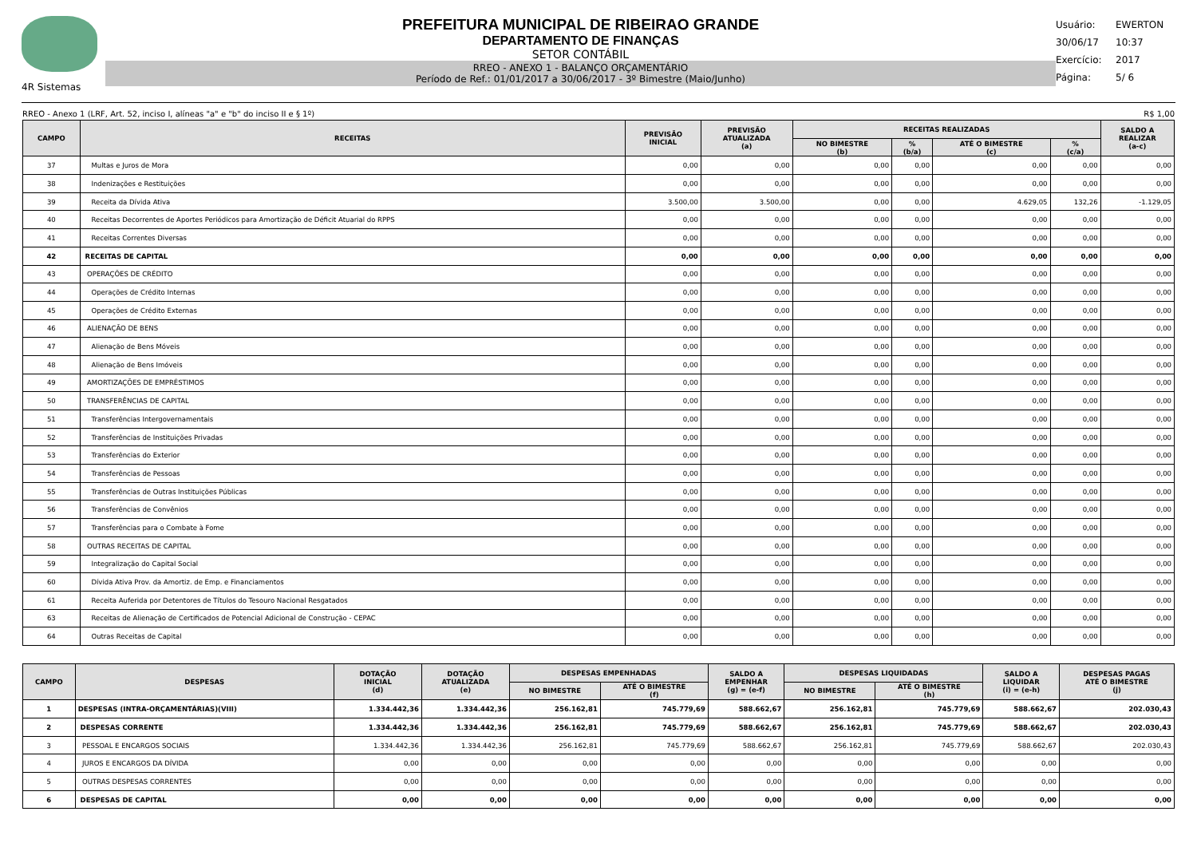4R Sistemas
PREFEITURA MUNICIPAL DE RIBEIRAO GRANDE
DEPARTAMENTO DE FINANÇAS
SETOR CONTÁBIL
RREO - ANEXO 1 - BALANÇO ORÇAMENTÁRIO
Período de Ref.: 01/01/2017 a 30/06/2017 - 3º Bimestre (Maio/Junho)
Usuário: EWERTON
30/06/17 10:37
Exercício: 2017
Página: 5/ 6
RREO - Anexo 1 (LRF, Art. 52, inciso I, alíneas "a" e "b" do inciso II e § 1º) R$ 1,00
| CAMPO | RECEITAS | PREVISÃO INICIAL | PREVISÃO ATUALIZADA (a) | RECEITAS REALIZADAS | | | | SALDO A REALIZAR (a-c) |
| --- | --- | --- | --- | --- | --- | --- | --- | --- |
| | | | | NO BIMESTRE (b) | % (b/a) | ATÉ O BIMESTRE (c) | % (c/a) | |
| 37 | Multas e Juros de Mora | 0,00 | 0,00 | 0,00 | 0,00 | 0,00 | 0,00 | 0,00 |
| 38 | Indenizações e Restituições | 0,00 | 0,00 | 0,00 | 0,00 | 0,00 | 0,00 | 0,00 |
| 39 | Receita da Dívida Ativa | 3.500,00 | 3.500,00 | 0,00 | 0,00 | 4.629,05 | 132,26 | -1.129,05 |
| 40 | Receitas Decorrentes de Aportes Periódicos para Amortização de Déficit Atuarial do RPPS | 0,00 | 0,00 | 0,00 | 0,00 | 0,00 | 0,00 | 0,00 |
| 41 | Receitas Correntes Diversas | 0,00 | 0,00 | 0,00 | 0,00 | 0,00 | 0,00 | 0,00 |
| 42 | RECEITAS DE CAPITAL | 0,00 | 0,00 | 0,00 | 0,00 | 0,00 | 0,00 | 0,00 |
| 43 | OPERAÇÕES DE CRÉDITO | 0,00 | 0,00 | 0,00 | 0,00 | 0,00 | 0,00 | 0,00 |
| 44 | Operações de Crédito Internas | 0,00 | 0,00 | 0,00 | 0,00 | 0,00 | 0,00 | 0,00 |
| 45 | Operações de Crédito Externas | 0,00 | 0,00 | 0,00 | 0,00 | 0,00 | 0,00 | 0,00 |
| 46 | ALIENAÇÃO DE BENS | 0,00 | 0,00 | 0,00 | 0,00 | 0,00 | 0,00 | 0,00 |
| 47 | Alienação de Bens Móveis | 0,00 | 0,00 | 0,00 | 0,00 | 0,00 | 0,00 | 0,00 |
| 48 | Alienação de Bens Imóveis | 0,00 | 0,00 | 0,00 | 0,00 | 0,00 | 0,00 | 0,00 |
| 49 | AMORTIZAÇÕES DE EMPRÉSTIMOS | 0,00 | 0,00 | 0,00 | 0,00 | 0,00 | 0,00 | 0,00 |
| 50 | TRANSFERÊNCIAS DE CAPITAL | 0,00 | 0,00 | 0,00 | 0,00 | 0,00 | 0,00 | 0,00 |
| 51 | Transferências Intergovernamentais | 0,00 | 0,00 | 0,00 | 0,00 | 0,00 | 0,00 | 0,00 |
| 52 | Transferências de Instituições Privadas | 0,00 | 0,00 | 0,00 | 0,00 | 0,00 | 0,00 | 0,00 |
| 53 | Transferências do Exterior | 0,00 | 0,00 | 0,00 | 0,00 | 0,00 | 0,00 | 0,00 |
| 54 | Transferências de Pessoas | 0,00 | 0,00 | 0,00 | 0,00 | 0,00 | 0,00 | 0,00 |
| 55 | Transferências de Outras Instituições Públicas | 0,00 | 0,00 | 0,00 | 0,00 | 0,00 | 0,00 | 0,00 |
| 56 | Transferências de Convênios | 0,00 | 0,00 | 0,00 | 0,00 | 0,00 | 0,00 | 0,00 |
| 57 | Transferências para o Combate à Fome | 0,00 | 0,00 | 0,00 | 0,00 | 0,00 | 0,00 | 0,00 |
| 58 | OUTRAS RECEITAS DE CAPITAL | 0,00 | 0,00 | 0,00 | 0,00 | 0,00 | 0,00 | 0,00 |
| 59 | Integralização do Capital Social | 0,00 | 0,00 | 0,00 | 0,00 | 0,00 | 0,00 | 0,00 |
| 60 | Dívida Ativa Prov. da Amortiz. de Emp. e Financiamentos | 0,00 | 0,00 | 0,00 | 0,00 | 0,00 | 0,00 | 0,00 |
| 61 | Receita Auferida por Detentores de Títulos do Tesouro Nacional Resgatados | 0,00 | 0,00 | 0,00 | 0,00 | 0,00 | 0,00 | 0,00 |
| 63 | Receitas de Alienação de Certificados de Potencial Adicional de Construção - CEPAC | 0,00 | 0,00 | 0,00 | 0,00 | 0,00 | 0,00 | 0,00 |
| 64 | Outras Receitas de Capital | 0,00 | 0,00 | 0,00 | 0,00 | 0,00 | 0,00 | 0,00 |
| CAMPO | DESPESAS | DOTAÇÃO INICIAL (d) | DOTAÇÃO ATUALIZADA (e) | DESPESAS EMPENHADAS | | SALDO A EMPENHAR (g) = (e-f) | DESPESAS LIQUIDADAS | | SALDO A LIQUIDAR (i) = (e-h) | DESPESAS PAGAS ATÉ O BIMESTRE (j) |
| --- | --- | --- | --- | --- | --- | --- | --- | --- | --- | --- |
| | | | | NO BIMESTRE | ATÉ O BIMESTRE (f) | | NO BIMESTRE | ATÉ O BIMESTRE (h) | | |
| 1 | DESPESAS (INTRA-ORÇAMENTÁRIAS)(VIII) | 1.334.442,36 | 1.334.442,36 | 256.162,81 | 745.779,69 | 588.662,67 | 256.162,81 | 745.779,69 | 588.662,67 | 202.030,43 |
| 2 | DESPESAS CORRENTE | 1.334.442,36 | 1.334.442,36 | 256.162,81 | 745.779,69 | 588.662,67 | 256.162,81 | 745.779,69 | 588.662,67 | 202.030,43 |
| 3 | PESSOAL E ENCARGOS SOCIAIS | 1.334.442,36 | 1.334.442,36 | 256.162,81 | 745.779,69 | 588.662,67 | 256.162,81 | 745.779,69 | 588.662,67 | 202.030,43 |
| 4 | JUROS E ENCARGOS DA DÍVIDA | 0,00 | 0,00 | 0,00 | 0,00 | 0,00 | 0,00 | 0,00 | 0,00 | 0,00 |
| 5 | OUTRAS DESPESAS CORRENTES | 0,00 | 0,00 | 0,00 | 0,00 | 0,00 | 0,00 | 0,00 | 0,00 | 0,00 |
| 6 | DESPESAS DE CAPITAL | 0,00 | 0,00 | 0,00 | 0,00 | 0,00 | 0,00 | 0,00 | 0,00 | 0,00 |